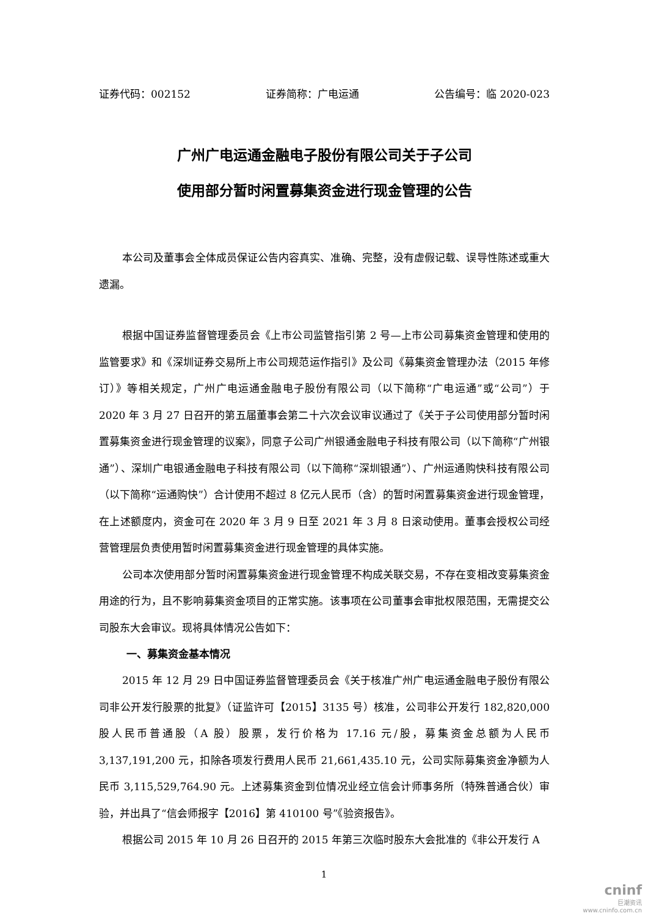证券代码：002152 证券简称：广电运通 公告编号：临 2020-023
广州广电运通金融电子股份有限公司关于子公司
使用部分暂时闲置募集资金进行现金管理的公告
本公司及董事会全体成员保证公告内容真实、准确、完整，没有虚假记载、误导性陈述或重大遗漏。
根据中国证券监督管理委员会《上市公司监管指引第 2 号—上市公司募集资金管理和使用的监管要求》和《深圳证券交易所上市公司规范运作指引》及公司《募集资金管理办法（2015 年修订）》等相关规定，广州广电运通金融电子股份有限公司（以下简称“广电运通”或“公司”）于 2020 年 3 月 27 日召开的第五届董事会第二十六次会议审议通过了《关于子公司使用部分暂时闲置募集资金进行现金管理的议案》，同意子公司广州银通金融电子科技有限公司（以下简称“广州银通”）、深圳广电银通金融电子科技有限公司（以下简称“深圳银通”）、广州运通购快科技有限公司（以下简称“运通购快”）合计使用不超过 8 亿元人民币（含）的暂时闲置募集资金进行现金管理，在上述额度内，资金可在 2020 年 3 月 9 日至 2021 年 3 月 8 日滚动使用。董事会授权公司经营管理层负责使用暂时闲置募集资金进行现金管理的具体实施。
公司本次使用部分暂时闲置募集资金进行现金管理不构成关联交易，不存在变相改变募集资金用途的行为，且不影响募集资金项目的正常实施。该事项在公司董事会审批权限范围，无需提交公司股东大会审议。现将具体情况公告如下：
一、募集资金基本情况
2015 年 12 月 29 日中国证券监督管理委员会《关于核准广州广电运通金融电子股份有限公司非公开发行股票的批复》（证监许可【2015】3135 号）核准，公司非公开发行 182,820,000 股人民币普通股（A 股）股票，发行价格为 17.16 元/股，募集资金总额为人民币 3,137,191,200 元，扣除各项发行费用人民币 21,661,435.10 元，公司实际募集资金净额为人民币 3,115,529,764.90 元。上述募集资金到位情况业经立信会计师事务所（特殊普通合伙）审验，并出具了“信会师报字【2016】第 410100 号”《验资报告》。
根据公司 2015 年 10 月 26 日召开的 2015 年第三次临时股东大会批准的《非公开发行 A
1
cninf
巨潮资讯
www.cninfo.com.cn